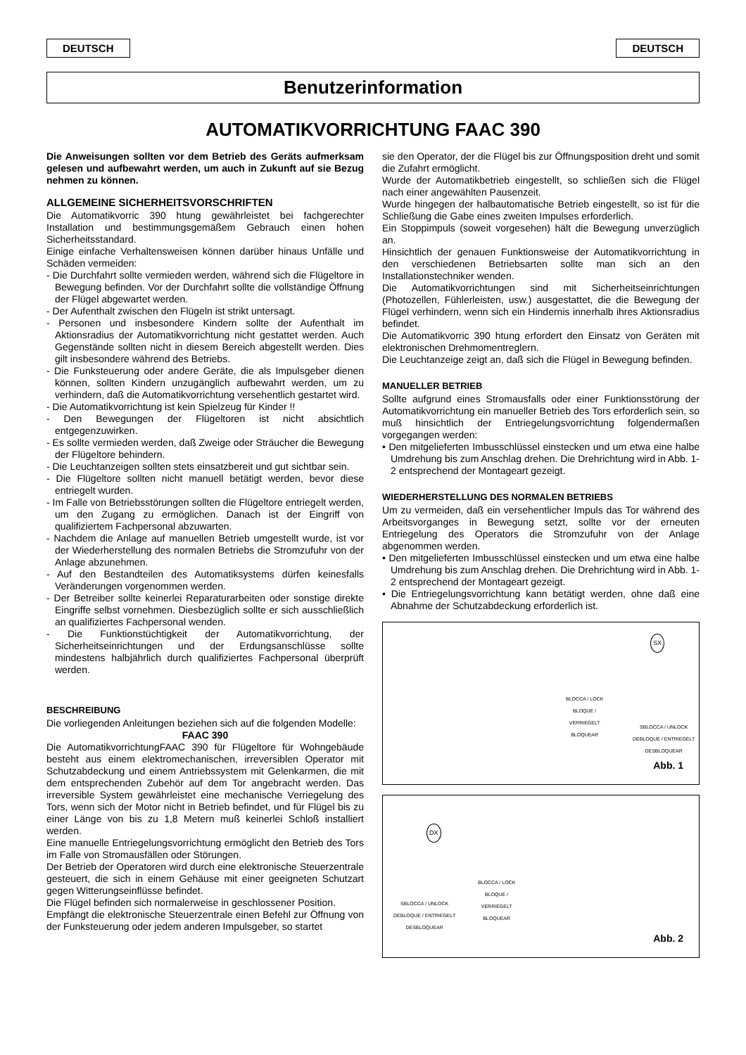DEUTSCH DEUTSCH
Benutzerinformation
AUTOMATIKVORRICHTUNG FAAC 390
Die Anweisungen sollten vor dem Betrieb des Geräts aufmerksam gelesen und aufbewahrt werden, um auch in Zukunft auf sie Bezug nehmen zu können.
ALLGEMEINE SICHERHEITSVORSCHRIFTEN
Die Automatikvorric 390 htung gewährleistet bei fachgerechter Installation und bestimmungsgemäßem Gebrauch einen hohen Sicherheitsstandard.
Einige einfache Verhaltensweisen können darüber hinaus Unfälle und Schäden vermeiden:
- Die Durchfahrt sollte vermieden werden, während sich die Flügeltore in Bewegung befinden. Vor der Durchfahrt sollte die vollständige Öffnung der Flügel abgewartet werden.
- Der Aufenthalt zwischen den Flügeln ist strikt untersagt.
- Personen und insbesondere Kindern sollte der Aufenthalt im Aktionsradius der Automatikvorrichtung nicht gestattet werden. Auch Gegenstände sollten nicht in diesem Bereich abgestellt werden. Dies gilt insbesondere während des Betriebs.
- Die Funksteuerung oder andere Geräte, die als Impulsgeber dienen können, sollten Kindern unzugänglich aufbewahrt werden, um zu verhindern, daß die Automatikvorrichtung versehentlich gestartet wird.
- Die Automatikvorrichtung ist kein Spielzeug für Kinder !!
- Den Bewegungen der Flügeltoren ist nicht absichtlich entgegenzuwirken.
- Es sollte vermieden werden, daß Zweige oder Sträucher die Bewegung der Flügeltore behindern.
- Die Leuchtanzeigen sollten stets einsatzbereit und gut sichtbar sein.
- Die Flügeltore sollten nicht manuell betätigt werden, bevor diese entriegelt wurden.
- Im Falle von Betriebsstörungen sollten die Flügeltore entriegelt werden, um den Zugang zu ermöglichen. Danach ist der Eingriff von qualifiziertem Fachpersonal abzuwarten.
- Nachdem die Anlage auf manuellen Betrieb umgestellt wurde, ist vor der Wiederherstellung des normalen Betriebs die Stromzufuhr von der Anlage abzunehmen.
- Auf den Bestandteilen des Automatiksystems dürfen keinesfalls Veränderungen vorgenommen werden.
- Der Betreiber sollte keinerlei Reparaturarbeiten oder sonstige direkte Eingriffe selbst vornehmen. Diesbezüglich sollte er sich ausschließlich an qualifiziertes Fachpersonal wenden.
- Die Funktionstüchtigkeit der Automatikvorrichtung, der Sicherheitseinrichtungen und der Erdungsanschlüsse sollte mindestens halbjährlich durch qualifiziertes Fachpersonal überprüft werden.
BESCHREIBUNG
Die vorliegenden Anleitungen beziehen sich auf die folgenden Modelle:
FAAC 390
Die AutomatikvorrichtungFAAC 390 für Flügeltore für Wohngebäude besteht aus einem elektromechanischen, irreversiblen Operator mit Schutzabdeckung und einem Antriebssystem mit Gelenkarmen, die mit dem entsprechenden Zubehör auf dem Tor angebracht werden. Das irreversible System gewährleistet eine mechanische Verriegelung des Tors, wenn sich der Motor nicht in Betrieb befindet, und für Flügel bis zu einer Länge von bis zu 1,8 Metern muß keinerlei Schloß installiert werden.
Eine manuelle Entriegelungsvorrichtung ermöglicht den Betrieb des Tors im Falle von Stromausfällen oder Störungen.
Der Betrieb der Operatoren wird durch eine elektronische Steuerzentrale gesteuert, die sich in einem Gehäuse mit einer geeigneten Schutzart gegen Witterungseinflüsse befindet.
Die Flügel befinden sich normalerweise in geschlossener Position.
Empfängt die elektronische Steuerzentrale einen Befehl zur Öffnung von der Funksteuerung oder jedem anderen Impulsgeber, so startet
sie den Operator, der die Flügel bis zur Öffnungsposition dreht und somit die Zufahrt ermöglicht.
Wurde der Automatikbetrieb eingestellt, so schließen sich die Flügel nach einer angewählten Pausenzeit.
Wurde hingegen der halbautomatische Betrieb eingestellt, so ist für die Schließung die Gabe eines zweiten Impulses erforderlich.
Ein Stoppimpuls (soweit vorgesehen) hält die Bewegung unverzüglich an.
Hinsichtlich der genauen Funktionsweise der Automatikvorrichtung in den verschiedenen Betriebsarten sollte man sich an den Installationstechniker wenden.
Die Automatikvorrichtungen sind mit Sicherheitseinrichtungen (Photozellen, Fühlerleisten, usw.) ausgestattet, die die Bewegung der Flügel verhindern, wenn sich ein Hindernis innerhalb ihres Aktionsradius befindet.
Die Automatikvorric 390 htung erfordert den Einsatz von Geräten mit elektronischen Drehmomentreglern.
Die Leuchtanzeige zeigt an, daß sich die Flügel in Bewegung befinden.
MANUELLER BETRIEB
Sollte aufgrund eines Stromausfalls oder einer Funktionsstörung der Automatikvorrichtung ein manueller Betrieb des Tors erforderlich sein, so muß hinsichtlich der Entriegelungsvorrichtung folgendermaßen vorgegangen werden:
• Den mitgelieferten Imbusschlüssel einstecken und um etwa eine halbe Umdrehung bis zum Anschlag drehen. Die Drehrichtung wird in Abb. 1-2 entsprechend der Montageart gezeigt.
WIEDERHERSTELLUNG DES NORMALEN BETRIEBS
Um zu vermeiden, daß ein versehentlicher Impuls das Tor während des Arbeitsvorganges in Bewegung setzt, sollte vor der erneuten Entriegelung des Operators die Stromzufuhr von der Anlage abgenommen werden.
• Den mitgelieferten Imbusschlüssel einstecken und um etwa eine halbe Umdrehung bis zum Anschlag drehen. Die Drehrichtung wird in Abb. 1-2 entsprechend der Montageart gezeigt.
• Die Entriegelungsvorrichtung kann betätigt werden, ohne daß eine Abnahme der Schutzabdeckung erforderlich ist.
SX
BLOCCA / LOCK
BLOQUE /
VERRIEGELT
BLOQUEAR
SBLOCCA / UNLOCK
DEBLOQUE / ENTRIEGELT
DESBLOQUEAR
Abb. 1
DX
BLOCCA / LOCK
BLOQUE /
VERRIEGELT
BLOQUEAR
SBLOCCA / UNLOCK
DEBLOQUE / ENTRIEGELT
DESBLOQUEAR
Abb. 2